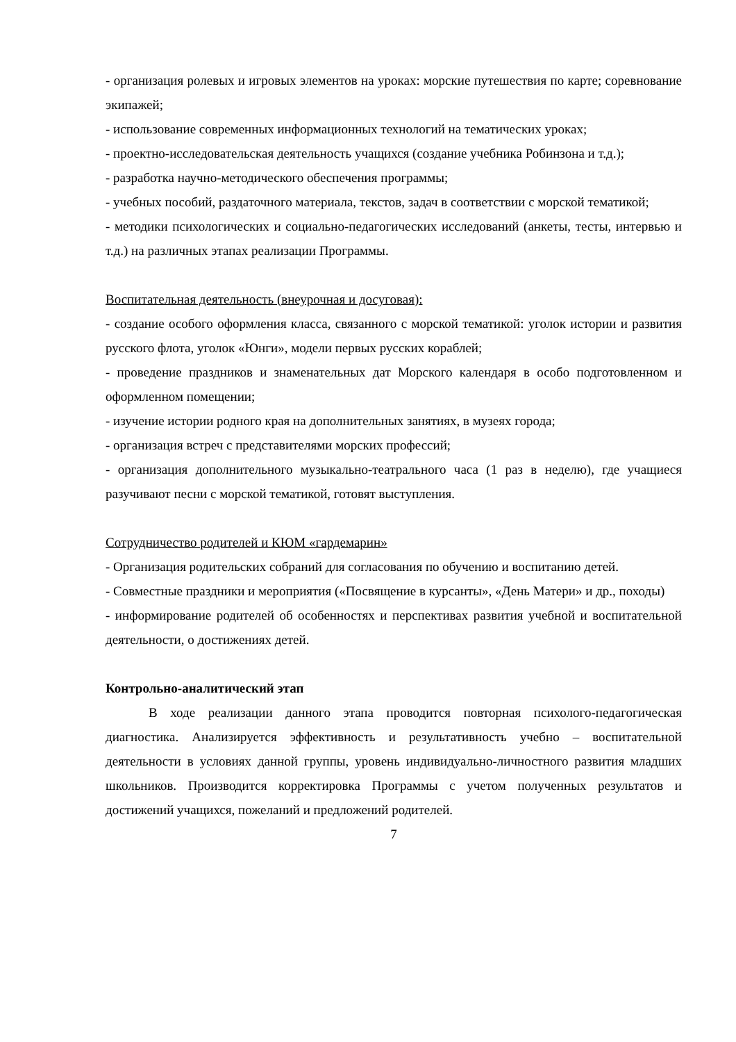- организация ролевых и игровых элементов на уроках: морские путешествия по карте; соревнование экипажей;
- использование современных информационных технологий на тематических уроках;
- проектно-исследовательская деятельность учащихся (создание учебника Робинзона и т.д.);
- разработка научно-методического обеспечения программы;
- учебных пособий, раздаточного материала, текстов, задач в соответствии с морской тематикой;
- методики психологических и социально-педагогических исследований (анкеты, тесты, интервью и т.д.) на различных этапах реализации Программы.
Воспитательная деятельность (внеурочная и досуговая):
- создание особого оформления класса, связанного с морской тематикой: уголок истории и развития русского флота, уголок «Юнги», модели первых русских кораблей;
- проведение праздников и знаменательных дат Морского календаря в особо подготовленном и оформленном помещении;
- изучение истории родного края на дополнительных занятиях, в музеях города;
- организация встреч с представителями морских профессий;
- организация дополнительного музыкально-театрального часа (1 раз в неделю), где учащиеся разучивают песни с морской тематикой, готовят выступления.
Сотрудничество родителей и КЮМ «гардемарин»
- Организация родительских собраний для согласования по обучению и воспитанию детей.
- Совместные праздники и мероприятия («Посвящение в курсанты», «День Матери» и др., походы)
- информирование родителей об особенностях и перспективах развития учебной и воспитательной деятельности, о достижениях детей.
Контрольно-аналитический этап
В ходе реализации данного этапа проводится повторная психолого-педагогическая диагностика. Анализируется эффективность и результативность учебно – воспитательной деятельности в условиях данной группы, уровень индивидуально-личностного развития младших школьников. Производится корректировка Программы с учетом полученных результатов и достижений учащихся, пожеланий и предложений родителей.
7